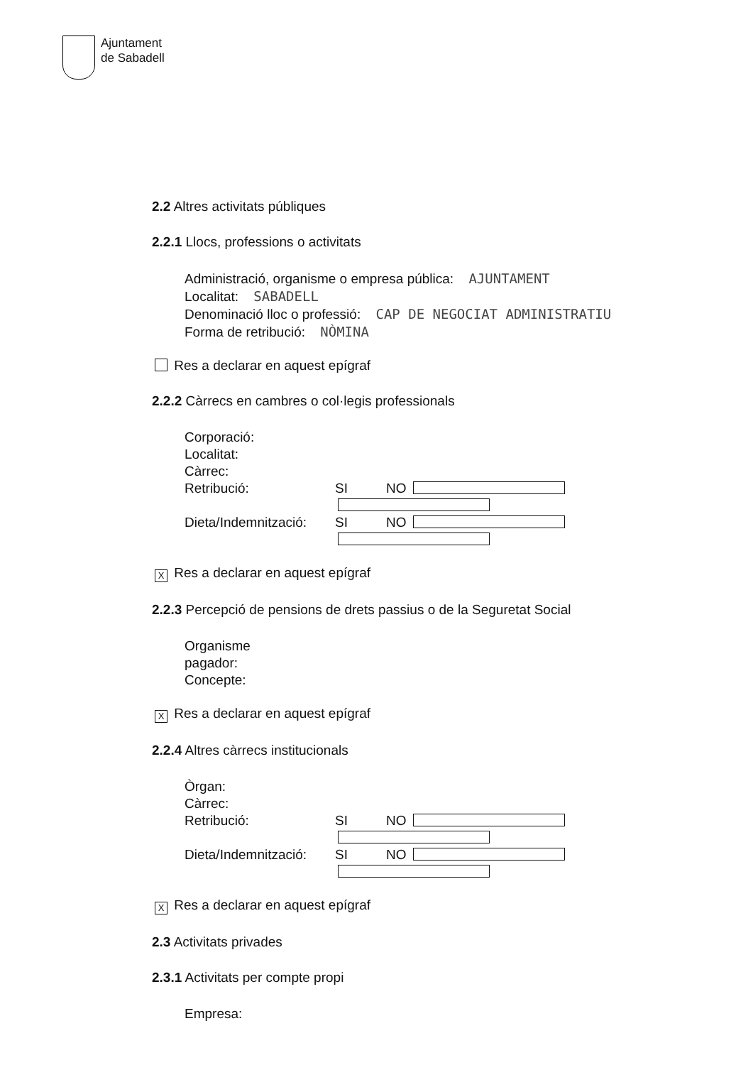Ajuntament
de Sabadell
2.2 Altres activitats públiques
2.2.1 Llocs, professions o activitats
Administració, organisme o empresa pública: AJUNTAMENT
Localitat: SABADELL
Denominació lloc o professió: CAP DE NEGOCIAT ADMINISTRATIU
Forma de retribució: NÒMINA
Res a declarar en aquest epígraf
2.2.2 Càrrecs en cambres o col·legis professionals
Corporació:
Localitat:
Càrrec:
Retribució: SI NO
Dieta/Indemnització: SI NO
X Res a declarar en aquest epígraf
2.2.3 Percepció de pensions de drets passius o de la Seguretat Social
Organisme
pagador:
Concepte:
X Res a declarar en aquest epígraf
2.2.4 Altres càrrecs institucionals
Òrgan:
Càrrec:
Retribució: SI NO
Dieta/Indemnització: SI NO
X Res a declarar en aquest epígraf
2.3 Activitats privades
2.3.1 Activitats per compte propi
Empresa: